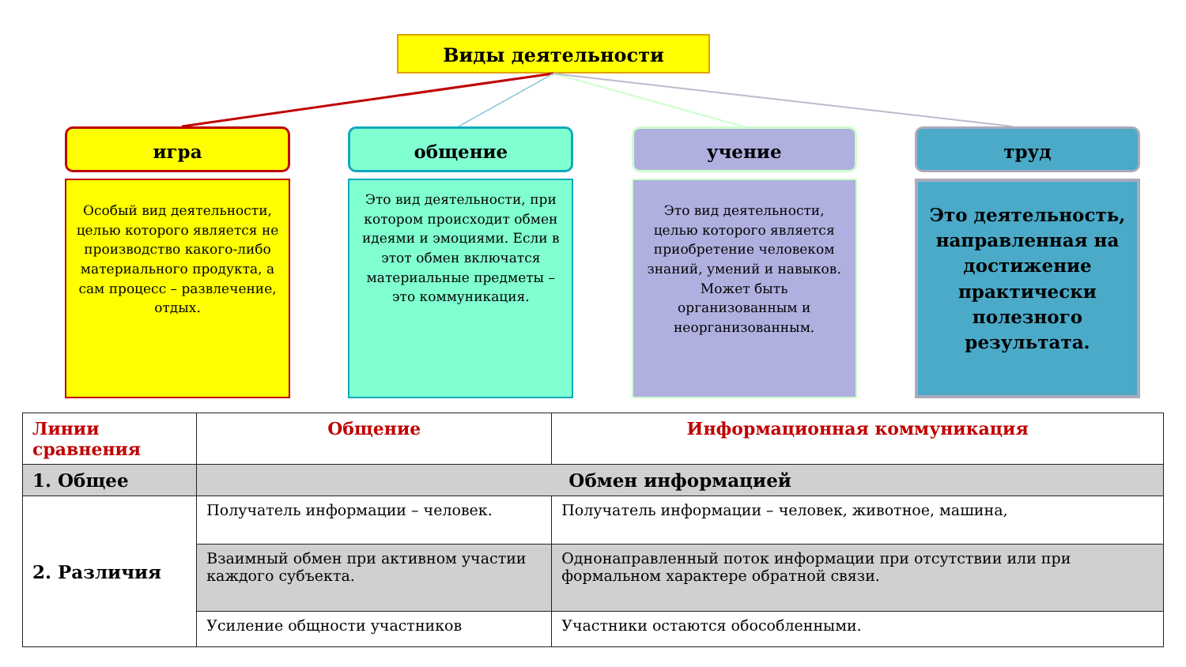Виды деятельности
игра
Особый вид деятельности, целью которого является не производство какого-либо материального продукта, а сам процесс – развлечение, отдых.
общение
Это вид деятельности, при котором происходит обмен идеями и эмоциями. Если в этот обмен включатся материальные предметы – это коммуникация.
учение
Это вид деятельности, целью которого является приобретение человеком знаний, умений и навыков. Может быть организованным и неорганизованным.
труд
Это деятельность, направленная на достижение практически полезного результата.
| Линии сравнения | Общение | Информационная коммуникация |
| --- | --- | --- |
| 1. Общее | Обмен информацией | |
| 2. Различия | Получатель информации – человек. | Получатель информации – человек, животное, машина, |
| | Взаимный обмен при активном участии каждого субъекта. | Однонаправленный поток информации при отсутствии или при формальном характере обратной связи. |
| | Усиление общности участников | Участники остаются обособленными. |